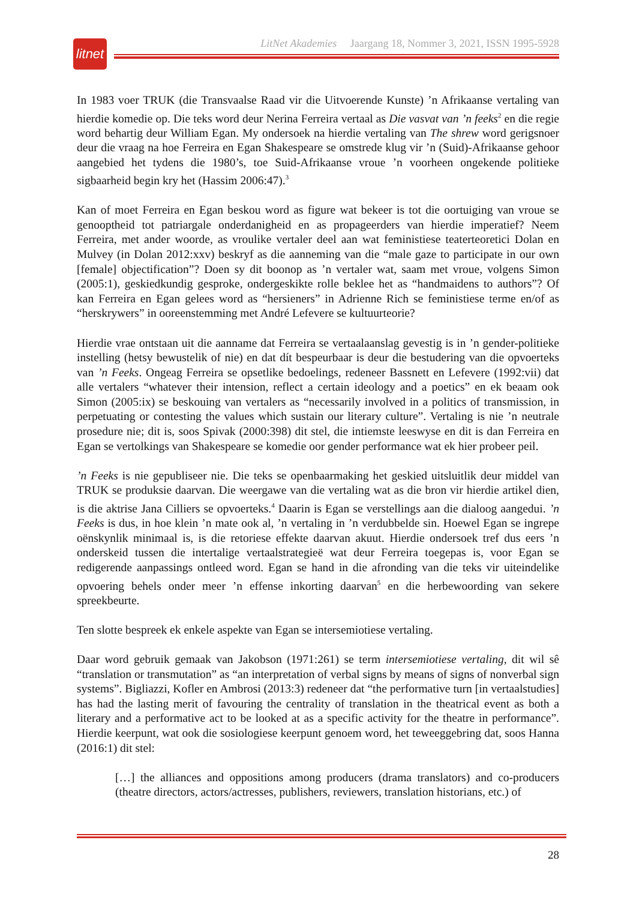litnet
LitNet Akademies Jaargang 18, Nommer 3, 2021, ISSN 1995-5928
In 1983 voer TRUK (die Transvaalse Raad vir die Uitvoerende Kunste) ’n Afrikaanse vertaling van hierdie komedie op. Die teks word deur Nerina Ferreira vertaal as Die vasvat van ’n feeks<sup>2</sup> en die regie word behartig deur William Egan. My ondersoek na hierdie vertaling van The shrew word gerigsnoer deur die vraag na hoe Ferreira en Egan Shakespeare se omstrede klug vir ’n (Suid)-Afrikaanse gehoor aangebied het tydens die 1980’s, toe Suid-Afrikaanse vroue ’n voorheen ongekende politieke sigbaarheid begin kry het (Hassim 2006:47).<sup>3</sup>
Kan of moet Ferreira en Egan beskou word as figure wat bekeer is tot die oortuiging van vroue se genooptheid tot patriargale onderdanigheid en as propageerders van hierdie imperatief? Neem Ferreira, met ander woorde, as vroulike vertaler deel aan wat feministiese teaterteoretici Dolan en Mulvey (in Dolan 2012:xxv) beskryf as die aanneming van die “male gaze to participate in our own [female] objectification”? Doen sy dit boonop as ’n vertaler wat, saam met vroue, volgens Simon (2005:1), geskiedkundig gesproke, ondergeskikte rolle beklee het as “handmaidens to authors”? Of kan Ferreira en Egan gelees word as “hersieners” in Adrienne Rich se feministiese terme en/of as “herskrywers” in ooreenstemming met André Lefevere se kultuurteorie?
Hierdie vrae ontstaan uit die aanname dat Ferreira se vertaalaanslag gevestig is in ’n gender-politieke instelling (hetsy bewustelik of nie) en dat dít bespeurbaar is deur die bestudering van die opvoerteks van ’n Feeks. Ongeag Ferreira se opsetlike bedoelings, redeneer Bassnett en Lefevere (1992:vii) dat alle vertalers “whatever their intension, reflect a certain ideology and a poetics” en ek beaam ook Simon (2005:ix) se beskouing van vertalers as “necessarily involved in a politics of transmission, in perpetuating or contesting the values which sustain our literary culture”. Vertaling is nie ’n neutrale prosedure nie; dit is, soos Spivak (2000:398) dit stel, die intiemste leeswyse en dit is dan Ferreira en Egan se vertolkings van Shakespeare se komedie oor gender performance wat ek hier probeer peil.
’n Feeks is nie gepubliseer nie. Die teks se openbaarmaking het geskied uitsluitlik deur middel van TRUK se produksie daarvan. Die weergawe van die vertaling wat as die bron vir hierdie artikel dien, is die aktrise Jana Cilliers se opvoerteks.<sup>4</sup> Daarin is Egan se verstellings aan die dialoog aangedui. ’n Feeks is dus, in hoe klein ’n mate ook al, ’n vertaling in ’n verdubbelde sin. Hoewel Egan se ingrepe oënskynlik minimaal is, is die retoriese effekte daarvan akuut. Hierdie ondersoek tref dus eers ’n onderskeid tussen die intertalige vertaalstrategieë wat deur Ferreira toegepas is, voor Egan se redigerende aanpassings ontleed word. Egan se hand in die afronding van die teks vir uiteindelike opvoering behels onder meer ’n effense inkorting daarvan<sup>5</sup> en die herbewoording van sekere spreekbeurte.
Ten slotte bespreek ek enkele aspekte van Egan se intersemiotiese vertaling.
Daar word gebruik gemaak van Jakobson (1971:261) se term intersemiotiese vertaling, dit wil sê “translation or transmutation” as “an interpretation of verbal signs by means of signs of nonverbal sign systems”. Bigliazzi, Kofler en Ambrosi (2013:3) redeneer dat “the performative turn [in vertaalstudies] has had the lasting merit of favouring the centrality of translation in the theatrical event as both a literary and a performative act to be looked at as a specific activity for the theatre in performance”. Hierdie keerpunt, wat ook die sosiologiese keerpunt genoem word, het teweeggebring dat, soos Hanna (2016:1) dit stel:
[…] the alliances and oppositions among producers (drama translators) and co-producers (theatre directors, actors/actresses, publishers, reviewers, translation historians, etc.) of
28